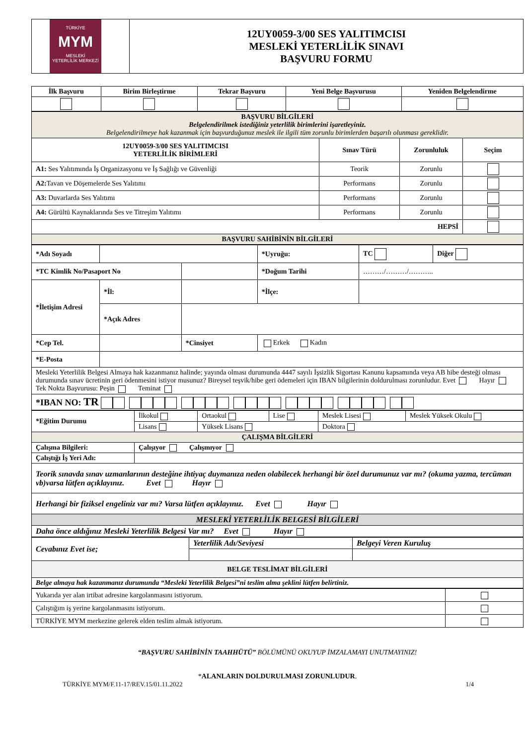| TÜRKİYE MYM MESLEKİ YETERLİLİK MERKEZİ | 12UY0059-3/00 SES YALITIMCISI MESLEKİ YETERLİLİK SINAVI BAŞVURU FORMU |
| İlk Başvuru | Birim Birleştirme | Tekrar Başvuru | Yeni Belge Başvurusu | Yeniden Belgelendirme |
| --- | --- | --- | --- | --- |
| BAŞVURU BİLGİLERİ Belgelendirilmek istediğiniz yeterlilik birimlerini işaretleyiniz. Belgelendirilmeye hak kazanmak için başvurduğunuz meslek ile ilgili tüm zorunlu birimlerden başarılı olunması gereklidir. | | | |
| 12UY0059-3/00 SES YALITIMCISI YETERLİLİK BİRİMLERİ | Sınav Türü | Zorunluluk | Seçim |
| A1: Ses Yalıtımında İş Organizasyonu ve İş Sağlığı ve Güvenliği | Teorik | Zorunlu | |
| A2: Tavan ve Döşemelerde Ses Yalıtımı | Performans | Zorunlu | |
| A3: Duvarlarda Ses Yalıtımı | Performans | Zorunlu | |
| A4: Gürültü Kaynaklarında Ses ve Titreşim Yalıtımı | Performans | Zorunlu | |
| HEPSİ | | | |
| BAŞVURU SAHİBİNİN BİLGİLERİ | | | |
| *Adı Soyadı | | | | *Uyruğu: | TC | Diğer |
| *TC Kimlik No/Pasaport No | | | | *Doğum Tarihi | ………/………/……….. | |
| *İletişim Adresi | *İl: | | | *İlçe: | | |
| | *Açık Adres | | | | | |
| *Cep Tel. | | | *Cinsiyet | Erkek Kadın | | |
| *E-Posta | | | | | | |
| Mesleki Yeterlilik Belgesi Almaya hak kazanmanız halinde; yayında olması durumunda 4447 sayılı İşsizlik Sigortası Kanunu kapsamında veya AB hibe desteği olması durumunda sınav ücretinin geri ödenmesini istiyor musunuz? Bireysel teşvik/hibe geri ödemeleri için IBAN bilgilerinin doldurulması zorunludur. Evet Hayır Tek Nokta Başvurusu: Peşin Teminat | | | | | | |
| *IBAN NO: TR | | | | | | |
| *Eğitim Durumu | İlkokul | Ortaokul | Lise | Meslek Lisesi | Meslek Yüksek Okulu |
| | Lisans | Yüksek Lisans | | Doktora | |
| ÇALIŞMA BİLGİLERİ | | | | | |
| Çalışma Bilgileri: | Çalışıyor Çalışmıyor | | | | |
| Çalıştığı İş Yeri Adı: | | | | | |
| Teorik sınavda sınav uzmanlarının desteğine ihtiyaç duymanıza neden olabilecek herhangi bir özel durumunuz var mı? (okuma yazma, tercüman vb)varsa lütfen açıklayınız. Evet Hayır | | | | | |
| Herhangi bir fiziksel engeliniz var mı? Varsa lütfen açıklayınız. Evet Hayır | | | | | |
| MESLEKİ YETERLİLİK BELGESİ BİLGİLERİ | | | | | |
| Daha önce aldığınız Mesleki Yeterlilik Belgesi Var mı? Evet Hayır | | | | | |
| Cevabınız Evet ise; | Yeterlilik Adı/Seviyesi | Belgeyi Veren Kuruluş |
| BELGE TESLİMAT BİLGİLERİ | | |
| Belge almaya hak kazanmanız durumunda “Mesleki Yeterlilik Belgesi”ni teslim alma şeklini lütfen belirtiniz. | | |
| Yukarıda yer alan irtibat adresine kargolanmasını istiyorum. | |
| Çalıştığım iş yerine kargolanmasını istiyorum. | |
| TÜRKİYE MYM merkezine gelerek elden teslim almak istiyorum. | |
“BAŞVURU SAHİBİNİN TAAHHÜTÜ” BÖLÜMÜNÜ OKUYUP İMZALAMAYI UNUTMAYINIZ!
*ALANLARIN DOLDURULMASI ZORUNLUDUR.
TÜRKİYE MYM/F.11-17/REV.15/01.11.2022 1/4